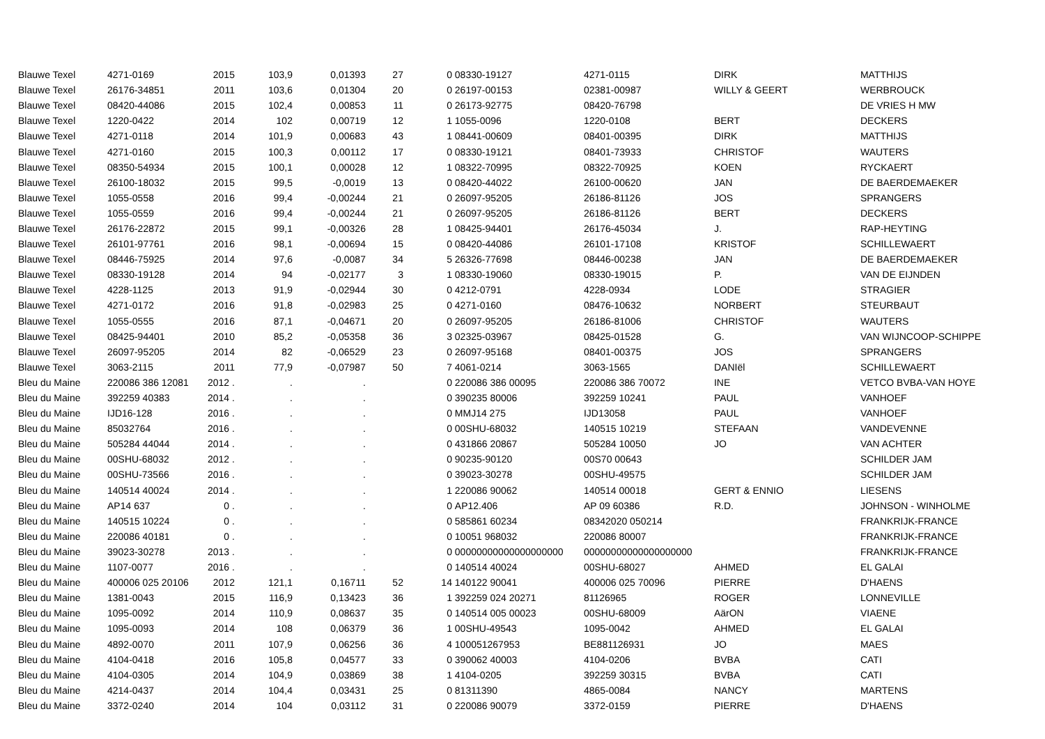| Blauwe Texel | 4271-0169 | 2015 | 103,9 | 0,01393 | 27 | 0 | 08330-19127 | 4271-0115 | DIRK | MATTHIJS |
| Blauwe Texel | 26176-34851 | 2011 | 103,6 | 0,01304 | 20 | 0 | 26197-00153 | 02381-00987 | WILLY & GEERT | WERBROUCK |
| Blauwe Texel | 08420-44086 | 2015 | 102,4 | 0,00853 | 11 | 0 | 26173-92775 | 08420-76798 | | DE VRIES H MW |
| Blauwe Texel | 1220-0422 | 2014 | 102 | 0,00719 | 12 | 1 | 1055-0096 | 1220-0108 | BERT | DECKERS |
| Blauwe Texel | 4271-0118 | 2014 | 101,9 | 0,00683 | 43 | 1 | 08441-00609 | 08401-00395 | DIRK | MATTHIJS |
| Blauwe Texel | 4271-0160 | 2015 | 100,3 | 0,00112 | 17 | 0 | 08330-19121 | 08401-73933 | CHRISTOF | WAUTERS |
| Blauwe Texel | 08350-54934 | 2015 | 100,1 | 0,00028 | 12 | 1 | 08322-70995 | 08322-70925 | KOEN | RYCKAERT |
| Blauwe Texel | 26100-18032 | 2015 | 99,5 | -0,0019 | 13 | 0 | 08420-44022 | 26100-00620 | JAN | DE BAERDEMAEKER |
| Blauwe Texel | 1055-0558 | 2016 | 99,4 | -0,00244 | 21 | 0 | 26097-95205 | 26186-81126 | JOS | SPRANGERS |
| Blauwe Texel | 1055-0559 | 2016 | 99,4 | -0,00244 | 21 | 0 | 26097-95205 | 26186-81126 | BERT | DECKERS |
| Blauwe Texel | 26176-22872 | 2015 | 99,1 | -0,00326 | 28 | 1 | 08425-94401 | 26176-45034 | J. | RAP-HEYTING |
| Blauwe Texel | 26101-97761 | 2016 | 98,1 | -0,00694 | 15 | 0 | 08420-44086 | 26101-17108 | KRISTOF | SCHILLEWAERT |
| Blauwe Texel | 08446-75925 | 2014 | 97,6 | -0,0087 | 34 | 5 | 26326-77698 | 08446-00238 | JAN | DE BAERDEMAEKER |
| Blauwe Texel | 08330-19128 | 2014 | 94 | -0,02177 | 3 | 1 | 08330-19060 | 08330-19015 | P. | VAN DE EIJNDEN |
| Blauwe Texel | 4228-1125 | 2013 | 91,9 | -0,02944 | 30 | 0 | 4212-0791 | 4228-0934 | LODE | STRAGIER |
| Blauwe Texel | 4271-0172 | 2016 | 91,8 | -0,02983 | 25 | 0 | 4271-0160 | 08476-10632 | NORBERT | STEURBAUT |
| Blauwe Texel | 1055-0555 | 2016 | 87,1 | -0,04671 | 20 | 0 | 26097-95205 | 26186-81006 | CHRISTOF | WAUTERS |
| Blauwe Texel | 08425-94401 | 2010 | 85,2 | -0,05358 | 36 | 3 | 02325-03967 | 08425-01528 | G. | VAN WIJNCOOP-SCHIPPE |
| Blauwe Texel | 26097-95205 | 2014 | 82 | -0,06529 | 23 | 0 | 26097-95168 | 08401-00375 | JOS | SPRANGERS |
| Blauwe Texel | 3063-2115 | 2011 | 77,9 | -0,07987 | 50 | 7 | 4061-0214 | 3063-1565 | DANIël | SCHILLEWAERT |
| Bleu du Maine | 220086 386 12081 | 2012 . | . | . | | 0 | 220086 386 00095 | 220086 386 70072 | INE | VETCO BVBA-VAN HOYE |
| Bleu du Maine | 392259 40383 | 2014 . | . | . | | 0 | 390235 80006 | 392259 10241 | PAUL | VANHOEF |
| Bleu du Maine | IJD16-128 | 2016 . | . | . | | 0 | MMJ14 275 | IJD13058 | PAUL | VANHOEF |
| Bleu du Maine | 85032764 | 2016 . | . | . | | 0 | 00SHU-68032 | 140515 10219 | STEFAAN | VANDEVENNE |
| Bleu du Maine | 505284 44044 | 2014 . | . | . | | 0 | 431866 20867 | 505284 10050 | JO | VAN ACHTER |
| Bleu du Maine | 00SHU-68032 | 2012 . | . | . | | 0 | 90235-90120 | 00S70 00643 | | SCHILDER JAM |
| Bleu du Maine | 00SHU-73566 | 2016 . | . | . | | 0 | 39023-30278 | 00SHU-49575 | | SCHILDER JAM |
| Bleu du Maine | 140514 40024 | 2014 . | . | . | | 1 | 220086 90062 | 140514 00018 | GERT & ENNIO | LIESENS |
| Bleu du Maine | AP14 637 | 0 . | . | . | | 0 | AP12.406 | AP 09 60386 | R.D. | JOHNSON - WINHOLME |
| Bleu du Maine | 140515 10224 | 0 . | . | . | | 0 | 585861 60234 | 08342020 050214 | | FRANKRIJK-FRANCE |
| Bleu du Maine | 220086 40181 | 0 . | . | . | | 0 | 10051 968032 | 220086 80007 | | FRANKRIJK-FRANCE |
| Bleu du Maine | 39023-30278 | 2013 . | . | . | | 0 | 00000000000000000000 | 00000000000000000000 | | FRANKRIJK-FRANCE |
| Bleu du Maine | 1107-0077 | 2016 . | . | . | | 0 | 140514 40024 | 00SHU-68027 | AHMED | EL GALAI |
| Bleu du Maine | 400006 025 20106 | 2012 | 121,1 | 0,16711 | 52 | 14 | 140122 90041 | 400006 025 70096 | PIERRE | D'HAENS |
| Bleu du Maine | 1381-0043 | 2015 | 116,9 | 0,13423 | 36 | 1 | 392259 024 20271 | 81126965 | ROGER | LONNEVILLE |
| Bleu du Maine | 1095-0092 | 2014 | 110,9 | 0,08637 | 35 | 0 | 140514 005 00023 | 00SHU-68009 | AärON | VIAENE |
| Bleu du Maine | 1095-0093 | 2014 | 108 | 0,06379 | 36 | 1 | 00SHU-49543 | 1095-0042 | AHMED | EL GALAI |
| Bleu du Maine | 4892-0070 | 2011 | 107,9 | 0,06256 | 36 | 4 | 100051267953 | BE881126931 | JO | MAES |
| Bleu du Maine | 4104-0418 | 2016 | 105,8 | 0,04577 | 33 | 0 | 390062 40003 | 4104-0206 | BVBA | CATI |
| Bleu du Maine | 4104-0305 | 2014 | 104,9 | 0,03869 | 38 | 1 | 4104-0205 | 392259 30315 | BVBA | CATI |
| Bleu du Maine | 4214-0437 | 2014 | 104,4 | 0,03431 | 25 | 0 | 81311390 | 4865-0084 | NANCY | MARTENS |
| Bleu du Maine | 3372-0240 | 2014 | 104 | 0,03112 | 31 | 0 | 220086 90079 | 3372-0159 | PIERRE | D'HAENS |